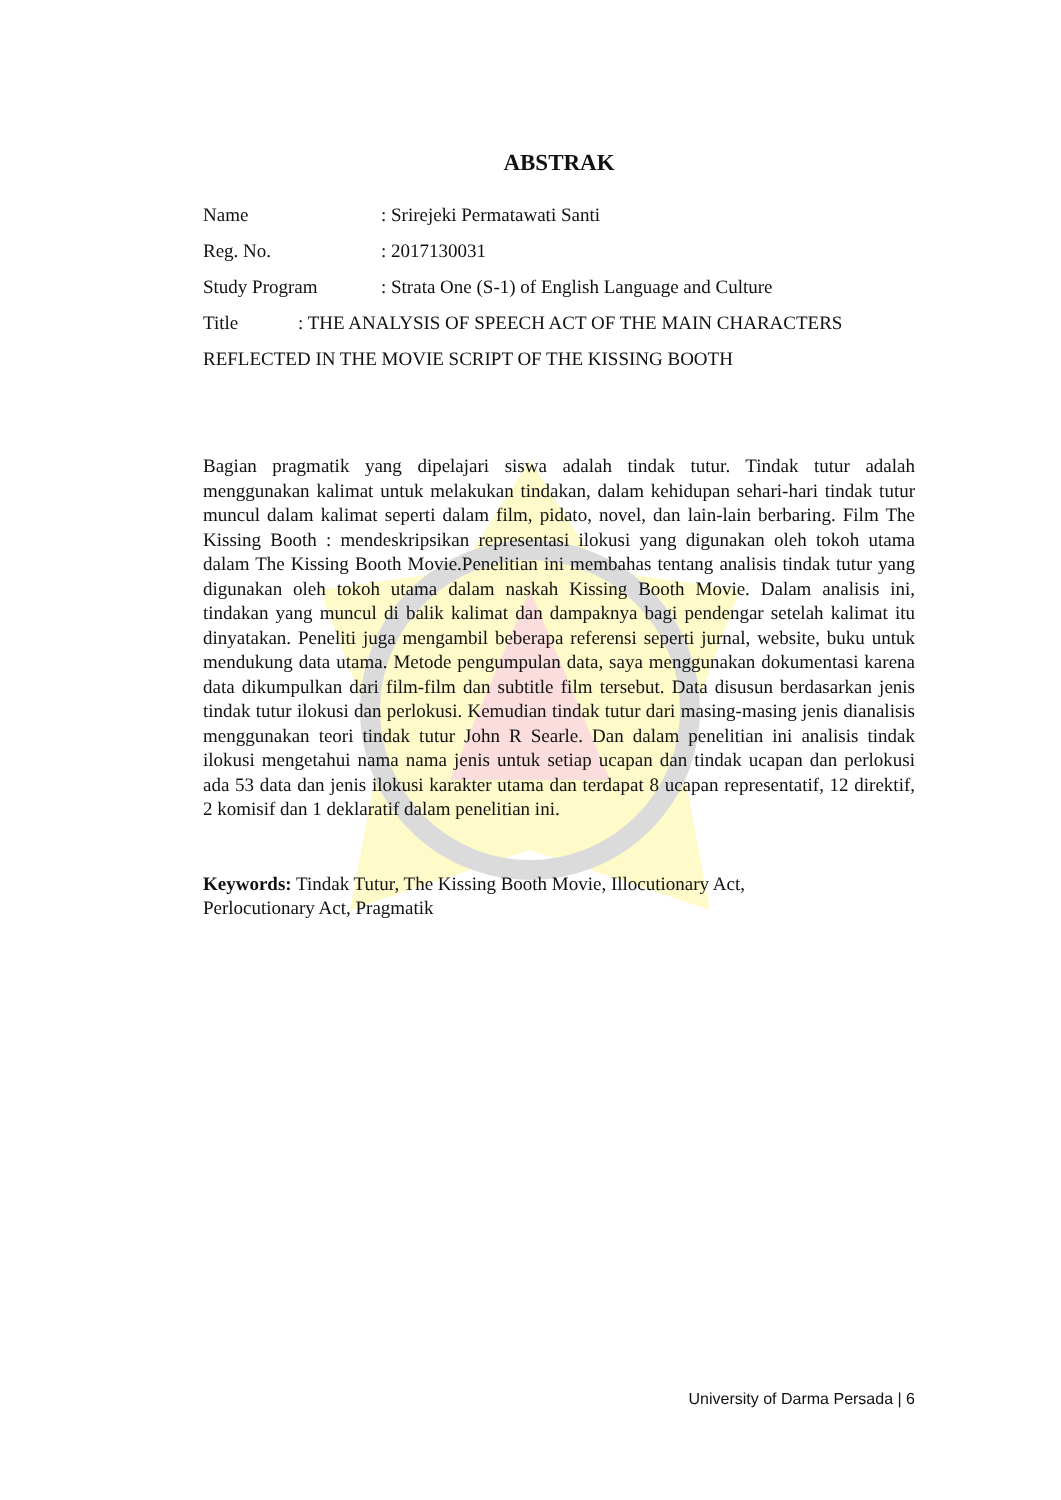ABSTRAK
Name: Srirejeki Permatawati Santi
Reg. No.: 2017130031
Study Program: Strata One (S-1) of English Language and Culture
Title: THE ANALYSIS OF SPEECH ACT OF THE MAIN CHARACTERS
REFLECTED IN THE MOVIE SCRIPT OF THE KISSING BOOTH
Bagian pragmatik yang dipelajari siswa adalah tindak tutur. Tindak tutur adalah menggunakan kalimat untuk melakukan tindakan, dalam kehidupan sehari-hari tindak tutur muncul dalam kalimat seperti dalam film, pidato, novel, dan lain-lain berbaring. Film The Kissing Booth : mendeskripsikan representasi ilokusi yang digunakan oleh tokoh utama dalam The Kissing Booth Movie.Penelitian ini membahas tentang analisis tindak tutur yang digunakan oleh tokoh utama dalam naskah Kissing Booth Movie. Dalam analisis ini, tindakan yang muncul di balik kalimat dan dampaknya bagi pendengar setelah kalimat itu dinyatakan. Peneliti juga mengambil beberapa referensi seperti jurnal, website, buku untuk mendukung data utama. Metode pengumpulan data, saya menggunakan dokumentasi karena data dikumpulkan dari film-film dan subtitle film tersebut. Data disusun berdasarkan jenis tindak tutur ilokusi dan perlokusi. Kemudian tindak tutur dari masing-masing jenis dianalisis menggunakan teori tindak tutur John R Searle. Dan dalam penelitian ini analisis tindak ilokusi mengetahui nama nama jenis untuk setiap ucapan dan tindak ucapan dan perlokusi ada 53 data dan jenis ilokusi karakter utama dan terdapat 8 ucapan representatif, 12 direktif, 2 komisif dan 1 deklaratif dalam penelitian ini.
Keywords: Tindak Tutur, The Kissing Booth Movie, Illocutionary Act,
Perlocutionary Act, Pragmatik
University of Darma Persada | 6